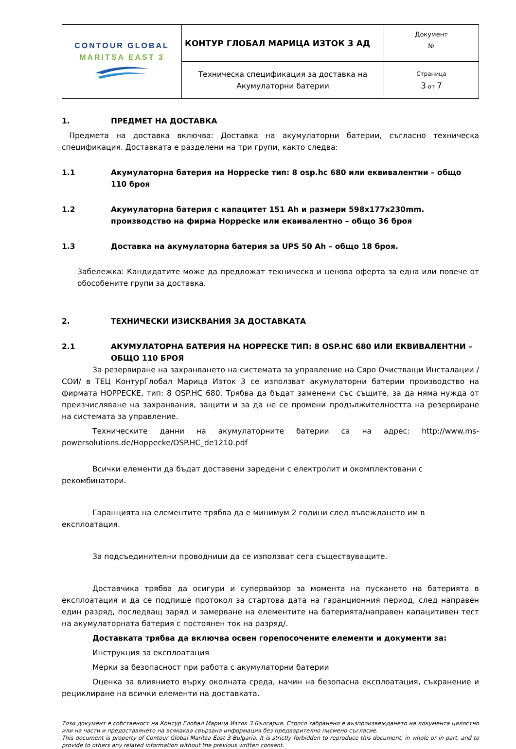| CONTOUR GLOBAL MARITSA EAST 3 | КОНТУР ГЛОБАЛ МАРИЦА ИЗТОК 3 АД | Документ № |
| | Техническа спецификация за доставка на Акумулаторни батерии | Страница 3 от 7 |
1. ПРЕДМЕТ НА ДОСТАВКА
Предмета на доставка включва: Доставка на акумулаторни батерии, съгласно техническа спецификация. Доставката е разделени на три групи, както следва:
1.1 Акумулаторна батерия на Hoppecke тип: 8 osp.hc 680 или еквивалентни – общо 110 броя
1.2 Акумулаторна батерия с капацитет 151 Ah и размери 598x177x230mm. производство на фирма Hoppecke или еквивалентно – общо 36 броя
1.3 Доставка на акумулаторна батерия за UPS 50 Ah – общо 18 броя.
Забележка: Кандидатите може да предложат техническа и ценова оферта за една или повече от обособените групи за доставка.
2. ТЕХНИЧЕСКИ ИЗИСКВАНИЯ ЗА ДОСТАВКАТА
2.1 АКУМУЛАТОРНА БАТЕРИЯ НА HOPPECKE ТИП: 8 OSP.HC 680 ИЛИ ЕКВИВАЛЕНТНИ – ОБЩО 110 БРОЯ
За резервиране на захранването на системата за управление на Сяро Очистващи Инсталации /СОИ/ в ТЕЦ КонтурГлобал Марица Изток 3 се използват акумулаторни батерии производство на фирмата HOPPECKE, тип: 8 OSP.HC 680. Трябва да бъдат заменени със същите, за да няма нужда от преизчисляване на захранвания, защити и за да не се промени продължителността на резервиране на системата за управление.
Техническите данни на акумулаторните батерии са на адрес: http://www.ms-powersolutions.de/Hoppecke/OSP.HC_de1210.pdf
Всички елементи да бъдат доставени заредени с електролит и окомплектовани с рекомбинатори.
Гаранцията на елементите трябва да е минимум 2 години след въвеждането им в експлоатация.
За подсъединителни проводници да се използват сега съществуващите.
Доставчика трябва да осигури и супервайзор за момента на пускането на батерията в експлоатация и да се подпише протокол за стартова дата на гаранционния период, след направен един разряд, последващ заряд и замерване на елементите на батерията/направен капацитивен тест на акумулаторната батерия с постоянен ток на разряд/.
Доставката трябва да включва освен горепосочените елементи и документи за:
Инструкция за експлоатация
Мерки за безопасност при работа с акумулаторни батерии
Оценка за влиянието върху околната среда, начин на безопасна експлоатация, съхранение и рециклиране на всички елементи на доставката.
Този документ е собственост на Контур Глобал Марица Изток 3 България. Строго забранено е възпроизвеждането на документа цялостно или на части и предоставянето на всякаква свързана информация без предварително писмено съгласие.
This document is property of Contour Global Maritza East 3 Bulgaria. It is strictly forbidden to reproduce this document, in whole or in part, and to provide to others any related information without the previous written consent.